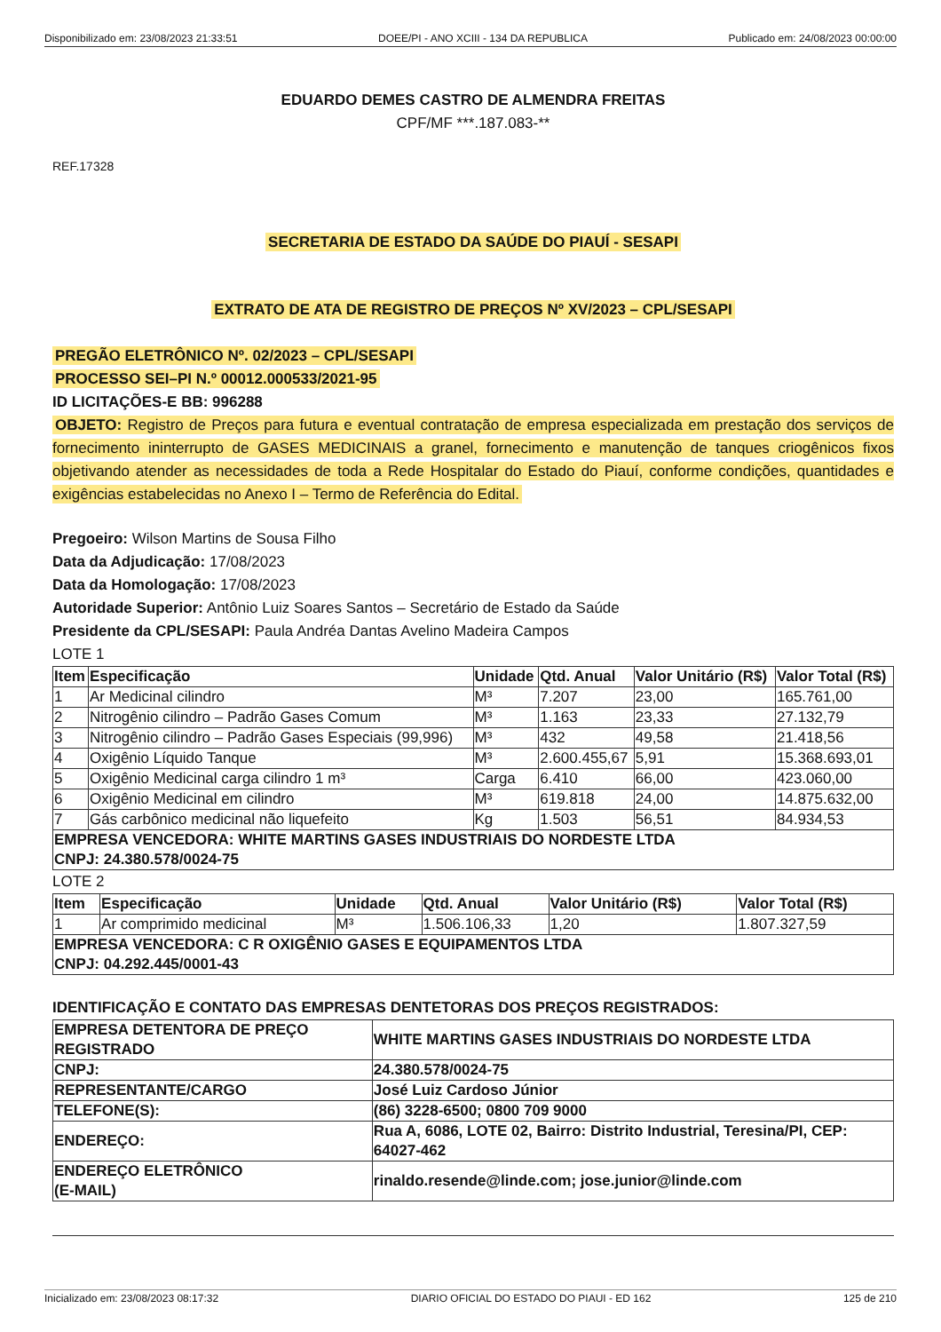Disponibilizado em: 23/08/2023 21:33:51 DOEE/PI - ANO XCIII - 134 DA REPUBLICA Publicado em: 24/08/2023 00:00:00
EDUARDO DEMES CASTRO DE ALMENDRA FREITAS
CPF/MF ***.187.083-**
REF.17328
SECRETARIA DE ESTADO DA SAÚDE DO PIAUÍ - SESAPI
EXTRATO DE ATA DE REGISTRO DE PREÇOS Nº XV/2023 – CPL/SESAPI
PREGÃO ELETRÔNICO Nº. 02/2023 – CPL/SESAPI
PROCESSO SEI–PI N.º 00012.000533/2021-95
ID LICITAÇÕES-E BB: 996288
OBJETO: Registro de Preços para futura e eventual contratação de empresa especializada em prestação dos serviços de fornecimento ininterrupto de GASES MEDICINAIS a granel, fornecimento e manutenção de tanques criogênicos fixos objetivando atender as necessidades de toda a Rede Hospitalar do Estado do Piauí, conforme condições, quantidades e exigências estabelecidas no Anexo I – Termo de Referência do Edital.
Pregoeiro: Wilson Martins de Sousa Filho
Data da Adjudicação: 17/08/2023
Data da Homologação: 17/08/2023
Autoridade Superior: Antônio Luiz Soares Santos – Secretário de Estado da Saúde
Presidente da CPL/SESAPI: Paula Andréa Dantas Avelino Madeira Campos
LOTE 1
| Item | Especificação | Unidade | Qtd. Anual | Valor Unitário (R$) | Valor Total (R$) |
| --- | --- | --- | --- | --- | --- |
| 1 | Ar Medicinal cilindro | M³ | 7.207 | 23,00 | 165.761,00 |
| 2 | Nitrogênio cilindro – Padrão Gases Comum | M³ | 1.163 | 23,33 | 27.132,79 |
| 3 | Nitrogênio cilindro – Padrão Gases Especiais (99,996) | M³ | 432 | 49,58 | 21.418,56 |
| 4 | Oxigênio Líquido Tanque | M³ | 2.600.455,67 | 5,91 | 15.368.693,01 |
| 5 | Oxigênio Medicinal carga cilindro 1 m³ | Carga | 6.410 | 66,00 | 423.060,00 |
| 6 | Oxigênio Medicinal em cilindro | M³ | 619.818 | 24,00 | 14.875.632,00 |
| 7 | Gás carbônico medicinal não liquefeito | Kg | 1.503 | 56,51 | 84.934,53 |
| EMPRESA VENCEDORA: WHITE MARTINS GASES INDUSTRIAIS DO NORDESTE LTDA CNPJ: 24.380.578/0024-75 | | | | | |
LOTE 2
| Item | Especificação | Unidade | Qtd. Anual | Valor Unitário (R$) | Valor Total (R$) |
| --- | --- | --- | --- | --- | --- |
| 1 | Ar comprimido medicinal | M³ | 1.506.106,33 | 1,20 | 1.807.327,59 |
| EMPRESA VENCEDORA: C R OXIGÊNIO GASES E EQUIPAMENTOS LTDA CNPJ: 04.292.445/0001-43 | | | | | |
IDENTIFICAÇÃO E CONTATO DAS EMPRESAS DENTETORAS DOS PREÇOS REGISTRADOS:
| EMPRESA DETENTORA DE PREÇO REGISTRADO | WHITE MARTINS GASES INDUSTRIAIS DO NORDESTE LTDA |
| CNPJ: | 24.380.578/0024-75 |
| REPRESENTANTE/CARGO | José Luiz Cardoso Júnior |
| TELEFONE(S): | (86) 3228-6500; 0800 709 9000 |
| ENDEREÇO: | Rua A, 6086, LOTE 02, Bairro: Distrito Industrial, Teresina/PI, CEP: 64027-462 |
| ENDEREÇO ELETRÔNICO (E-MAIL) | rinaldo.resende@linde.com; jose.junior@linde.com |
Inicializado em: 23/08/2023 08:17:32 DIARIO OFICIAL DO ESTADO DO PIAUI - ED 162 125 de 210